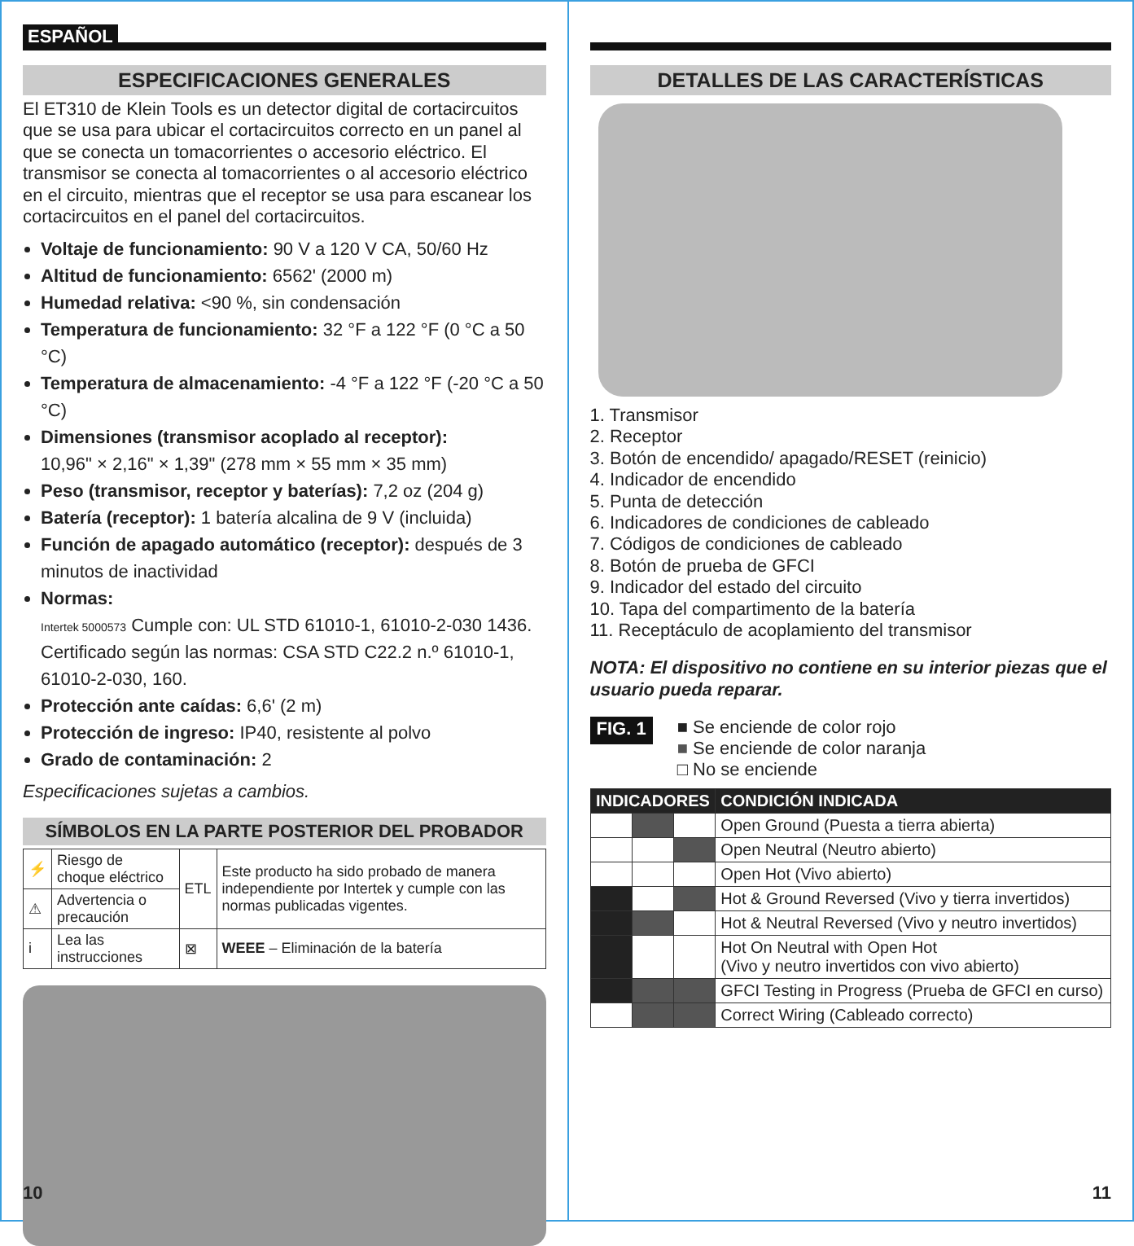ESPAÑOL
ESPECIFICACIONES GENERALES
El ET310 de Klein Tools es un detector digital de cortacircuitos que se usa para ubicar el cortacircuitos correcto en un panel al que se conecta un tomacorrientes o accesorio eléctrico. El transmisor se conecta al tomacorrientes o al accesorio eléctrico en el circuito, mientras que el receptor se usa para escanear los cortacircuitos en el panel del cortacircuitos.
Voltaje de funcionamiento: 90 V a 120 V CA, 50/60 Hz
Altitud de funcionamiento: 6562' (2000 m)
Humedad relativa: <90 %, sin condensación
Temperatura de funcionamiento: 32 °F a 122 °F (0 °C a 50 °C)
Temperatura de almacenamiento: -4 °F a 122 °F (-20 °C a 50 °C)
Dimensiones (transmisor acoplado al receptor):
10,96" × 2,16" × 1,39" (278 mm × 55 mm × 35 mm)
Peso (transmisor, receptor y baterías): 7,2 oz (204 g)
Batería (receptor): 1 batería alcalina de 9 V (incluida)
Función de apagado automático (receptor): después de 3 minutos de inactividad
Normas:
Intertek 5000573 Cumple con: UL STD 61010-1, 61010-2-030 1436.
Certificado según las normas: CSA STD C22.2 n.º 61010-1, 61010-2-030, 160.
Protección ante caídas: 6,6' (2 m)
Protección de ingreso: IP40, resistente al polvo
Grado de contaminación: 2
Especificaciones sujetas a cambios.
SÍMBOLOS EN LA PARTE POSTERIOR DEL PROBADOR
| ⚡ | Riesgo de choque eléctrico | ETL | Este producto ha sido probado de manera independiente por Intertek y cumple con las normas publicadas vigentes. |
| ⚠ | Advertencia o precaución | | |
| i | Lea las instrucciones | ⊠ | WEEE – Eliminación de la batería |
10
DETALLES DE LAS CARACTERÍSTICAS
1. Transmisor
2. Receptor
3. Botón de encendido/ apagado/RESET (reinicio)
4. Indicador de encendido
5. Punta de detección
6. Indicadores de condiciones de cableado
7. Códigos de condiciones de cableado
8. Botón de prueba de GFCI
9. Indicador del estado del circuito
10. Tapa del compartimento de la batería
11. Receptáculo de acoplamiento del transmisor
NOTA: El dispositivo no contiene en su interior piezas que el usuario pueda reparar.
FIG. 1
■ Se enciende de color rojo
■ Se enciende de color naranja
□ No se enciende
| INDICADORES | | | CONDICIÓN INDICADA |
| --- | --- | --- | --- |
| | | | Open Ground (Puesta a tierra abierta) |
| | | | Open Neutral (Neutro abierto) |
| | | | Open Hot (Vivo abierto) |
| | | | Hot & Ground Reversed (Vivo y tierra invertidos) |
| | | | Hot & Neutral Reversed (Vivo y neutro invertidos) |
| | | | Hot On Neutral with Open Hot (Vivo y neutro invertidos con vivo abierto) |
| | | | GFCI Testing in Progress (Prueba de GFCI en curso) |
| | | | Correct Wiring (Cableado correcto) |
11